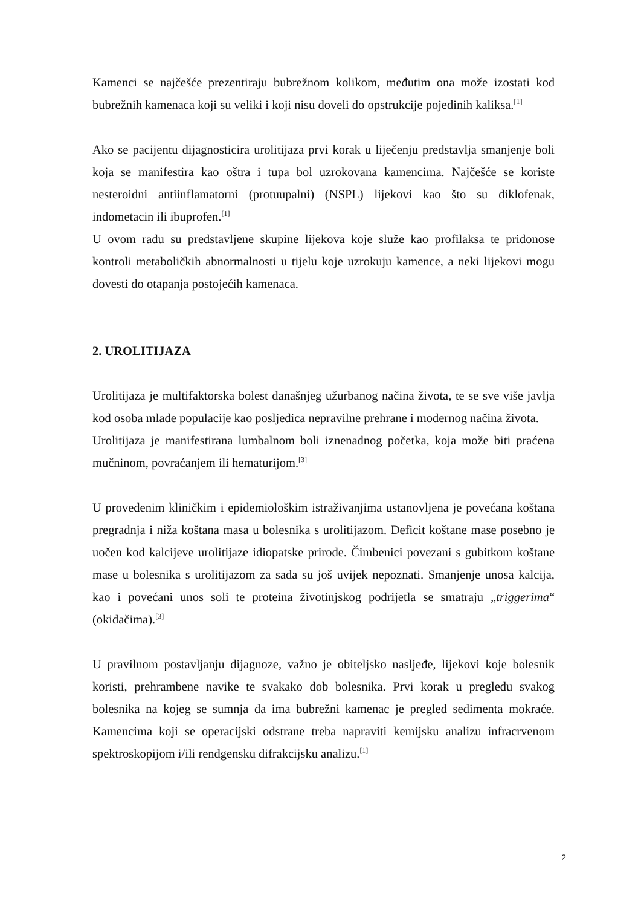Kamenci se najčešće prezentiraju bubrežnom kolikom, međutim ona može izostati kod bubrežnih kamenaca koji su veliki i koji nisu doveli do opstrukcije pojedinih kaliksa.<sup>[1]</sup>
Ako se pacijentu dijagnosticira urolitijaza prvi korak u liječenju predstavlja smanjenje boli koja se manifestira kao oštra i tupa bol uzrokovana kamencima. Najčešće se koriste nesteroidni antiinflamatorni (protuupalni) (NSPL) lijekovi kao što su diklofenak, indometacin ili ibuprofen.<sup>[1]</sup>
U ovom radu su predstavljene skupine lijekova koje služe kao profilaksa te pridonose kontroli metaboličkih abnormalnosti u tijelu koje uzrokuju kamence, a neki lijekovi mogu dovesti do otapanja postojećih kamenaca.
2. UROLITIJAZA
Urolitijaza je multifaktorska bolest današnjeg užurbanog načina života, te se sve više javlja kod osoba mlađe populacije kao posljedica nepravilne prehrane i modernog načina života.
Urolitijaza je manifestirana lumbalnom boli iznenadnog početka, koja može biti praćena mučninom, povraćanjem ili hematurijom.<sup>[3]</sup>
U provedenim kliničkim i epidemiološkim istraživanjima ustanovljena je povećana koštana pregradnja i niža koštana masa u bolesnika s urolitijazom. Deficit koštane mase posebno je uočen kod kalcijeve urolitijaze idiopatske prirode. Čimbenici povezani s gubitkom koštane mase u bolesnika s urolitijazom za sada su još uvijek nepoznati. Smanjenje unosa kalcija, kao i povećani unos soli te proteina životinjskog podrijetla se smatraju „triggerima“ (okidačima).<sup>[3]</sup>
U pravilnom postavljanju dijagnoze, važno je obiteljsko nasljeđe, lijekovi koje bolesnik koristi, prehrambene navike te svakako dob bolesnika. Prvi korak u pregledu svakog bolesnika na kojeg se sumnja da ima bubrežni kamenac je pregled sedimenta mokraće. Kamencima koji se operacijski odstrane treba napraviti kemijsku analizu infracrvenom spektroskopijom i/ili rendgensku difrakcijsku analizu.<sup>[1]</sup>
2